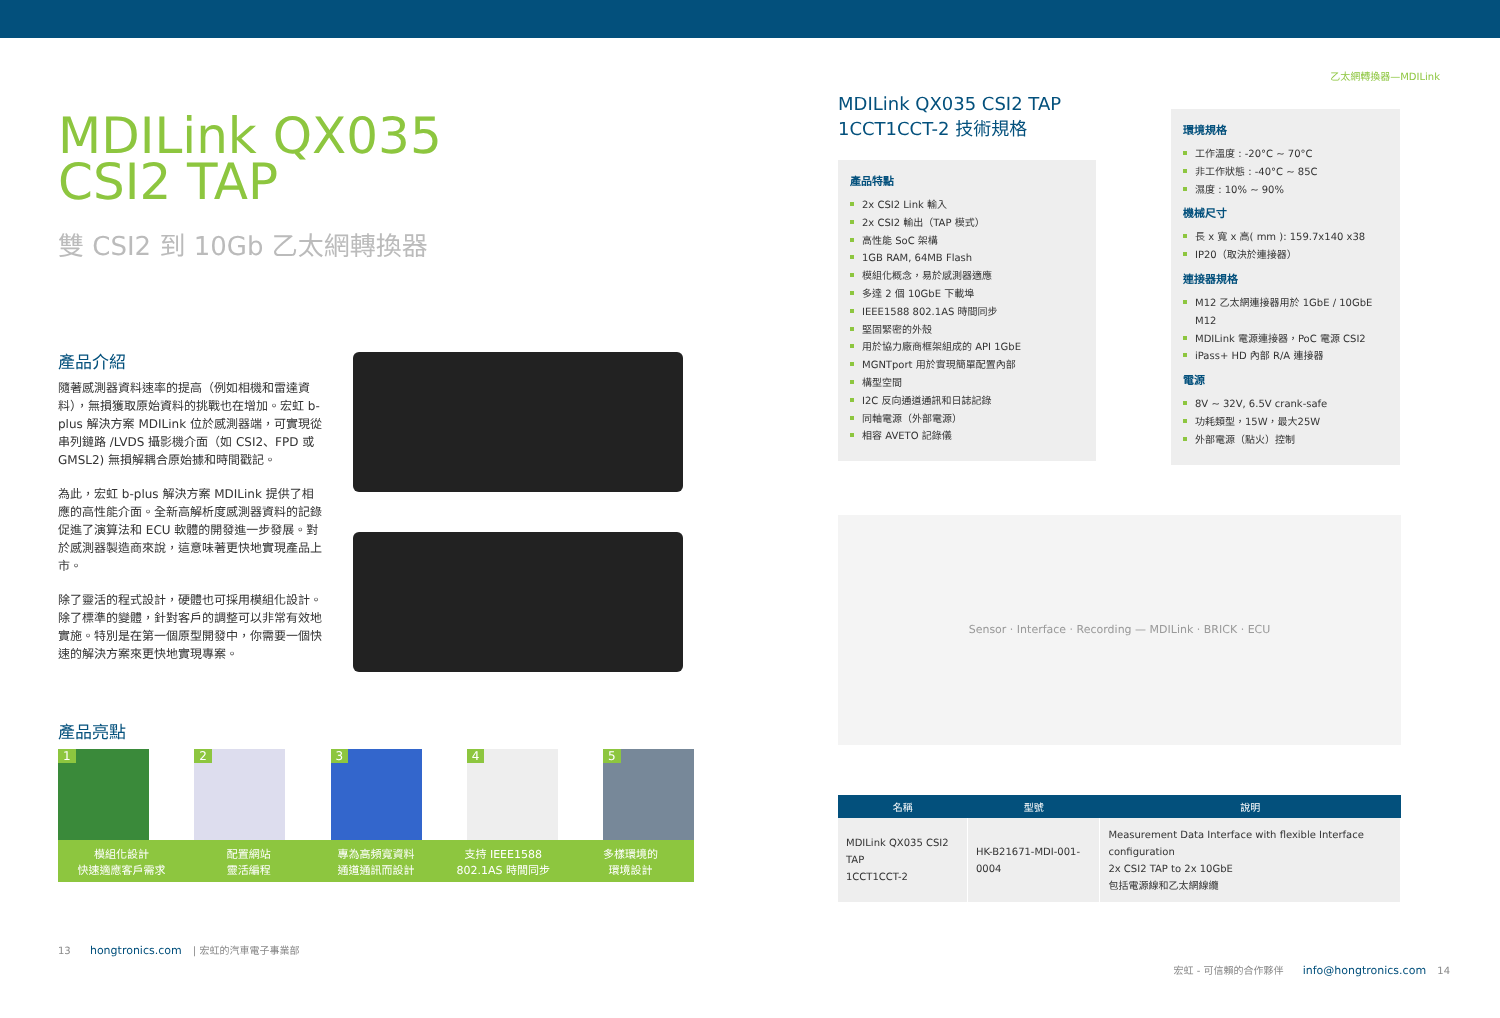MDILink QX035
CSI2 TAP
雙 CSI2 到 10Gb 乙太網轉換器
產品介紹
隨著感測器資料速率的提高（例如相機和雷達資料），無損獲取原始資料的挑戰也在增加。宏虹 b-plus 解決方案 MDILink 位於感測器端，可實現從串列鏈路 /LVDS 攝影機介面（如 CSI2、FPD 或 GMSL2) 無損解耦合原始據和時間戳記。
為此，宏虹 b-plus 解決方案 MDILink 提供了相應的高性能介面。全新高解析度感測器資料的記錄促進了演算法和 ECU 軟體的開發進一步發展。對於感測器製造商來說，這意味著更快地實現產品上市。
除了靈活的程式設計，硬體也可採用模組化設計。除了標準的變體，針對客戶的調整可以非常有效地實施。特別是在第一個原型開發中，你需要一個快速的解決方案來更快地實現專案。
產品亮點
1
2
3
4
5
模組化設計
快速適應客戶需求 配置網站
靈活編程 專為高頻寬資料
通道通訊而設計 支持 IEEE1588
802.1AS 時間同步 多樣環境的
環境設計
13 hongtronics.com | 宏虹的汽車電子事業部
乙太網轉換器—MDILink
MDILink QX035 CSI2 TAP
1CCT1CCT-2 技術規格
產品特點
2x CSI2 Link 輸入
2x CSI2 輸出（TAP 模式）
高性能 SoC 架構
1GB RAM, 64MB Flash
模組化概念，易於感測器適應
多達 2 個 10GbE 下載埠
IEEE1588 802.1AS 時間同步
堅固緊密的外殼
用於協力廠商框架組成的 API 1GbE
MGNTport 用於實現簡單配置內部
構型空間
I2C 反向通道通訊和日誌記錄
同軸電源（外部電源）
相容 AVETO 記錄儀
環境規格
工作溫度 : -20°C ~ 70°C
非工作狀態 : -40°C ~ 85C
濕度 : 10% ~ 90%
機械尺寸
長 x 寬 x 高( mm ): 159.7x140 x38
IP20（取決於連接器）
連接器規格
M12 乙太網連接器用於 1GbE / 10GbE M12
MDILink 電源連接器，PoC 電源 CSI2
iPass+ HD 內部 R/A 連接器
電源
8V ~ 32V, 6.5V crank-safe
功耗類型，15W，最大25W
外部電源（點火）控制
Sensor · Interface · Recording — MDILink · BRICK · ECU
| 名稱 | 型號 | 說明 |
| --- | --- | --- |
| MDILink QX035 CSI2 TAP 1CCT1CCT-2 | HK-B21671-MDI-001-0004 | Measurement Data Interface with flexible Interface configuration 2x CSI2 TAP to 2x 10GbE 包括電源線和乙太網線纜 |
宏虹 - 可信賴的合作夥伴 info@hongtronics.com 14